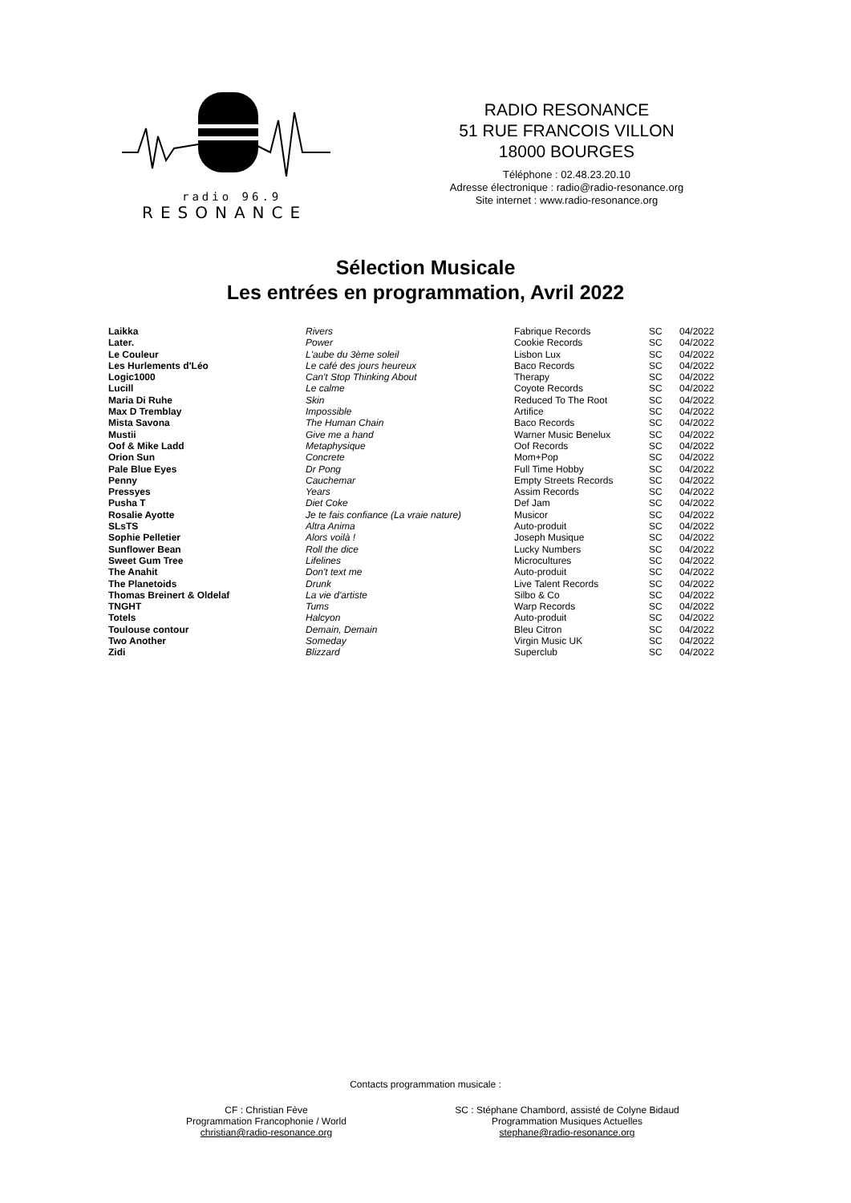radio 96.9
RESONANCE
RADIO RESONANCE
51 RUE FRANCOIS VILLON
18000 BOURGES
Téléphone : 02.48.23.20.10
Adresse électronique : radio@radio-resonance.org
Site internet : www.radio-resonance.org
Sélection Musicale
Les entrées en programmation, Avril 2022
| Laikka | Rivers | Fabrique Records | SC | 04/2022 |
| Later. | Power | Cookie Records | SC | 04/2022 |
| Le Couleur | L'aube du 3ème soleil | Lisbon Lux | SC | 04/2022 |
| Les Hurlements d'Léo | Le café des jours heureux | Baco Records | SC | 04/2022 |
| Logic1000 | Can't Stop Thinking About | Therapy | SC | 04/2022 |
| Lucill | Le calme | Coyote Records | SC | 04/2022 |
| Maria Di Ruhe | Skin | Reduced To The Root | SC | 04/2022 |
| Max D Tremblay | Impossible | Artifice | SC | 04/2022 |
| Mista Savona | The Human Chain | Baco Records | SC | 04/2022 |
| Mustii | Give me a hand | Warner Music Benelux | SC | 04/2022 |
| Oof & Mike Ladd | Metaphysique | Oof Records | SC | 04/2022 |
| Orion Sun | Concrete | Mom+Pop | SC | 04/2022 |
| Pale Blue Eyes | Dr Pong | Full Time Hobby | SC | 04/2022 |
| Penny | Cauchemar | Empty Streets Records | SC | 04/2022 |
| Pressyes | Years | Assim Records | SC | 04/2022 |
| Pusha T | Diet Coke | Def Jam | SC | 04/2022 |
| Rosalie Ayotte | Je te fais confiance (La vraie nature) | Musicor | SC | 04/2022 |
| SLsTS | Altra Anima | Auto-produit | SC | 04/2022 |
| Sophie Pelletier | Alors voilà ! | Joseph Musique | SC | 04/2022 |
| Sunflower Bean | Roll the dice | Lucky Numbers | SC | 04/2022 |
| Sweet Gum Tree | Lifelines | Microcultures | SC | 04/2022 |
| The Anahit | Don't text me | Auto-produit | SC | 04/2022 |
| The Planetoids | Drunk | Live Talent Records | SC | 04/2022 |
| Thomas Breinert & Oldelaf | La vie d'artiste | Silbo & Co | SC | 04/2022 |
| TNGHT | Tums | Warp Records | SC | 04/2022 |
| Totels | Halcyon | Auto-produit | SC | 04/2022 |
| Toulouse contour | Demain, Demain | Bleu Citron | SC | 04/2022 |
| Two Another | Someday | Virgin Music UK | SC | 04/2022 |
| Zidi | Blizzard | Superclub | SC | 04/2022 |
Contacts programmation musicale :
CF : Christian Fève
Programmation Francophonie / World
christian@radio-resonance.org
SC : Stéphane Chambord, assisté de Colyne Bidaud
Programmation Musiques Actuelles
stephane@radio-resonance.org